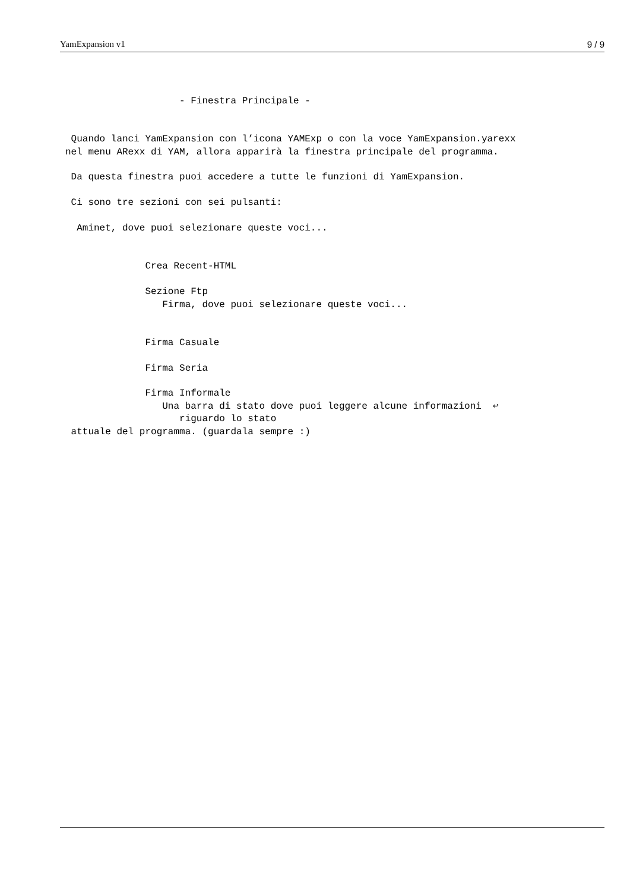YamExpansion v1 9 / 9
                    - Finestra Principale -


 Quando lanci YamExpansion con l’icona YAMExp o con la voce YamExpansion.yarexx
nel menu ARexx di YAM, allora apparirà la finestra principale del programma.

 Da questa finestra puoi accedere a tutte le funzioni di YamExpansion.

 Ci sono tre sezioni con sei pulsanti:

  Aminet, dove puoi selezionare queste voci...


              Crea Recent-HTML

              Sezione Ftp
                 Firma, dove puoi selezionare queste voci...


              Firma Casuale

              Firma Seria

              Firma Informale
                 Una barra di stato dove puoi leggere alcune informazioni  ↩
                    riguardo lo stato
 attuale del programma. (guardala sempre :)